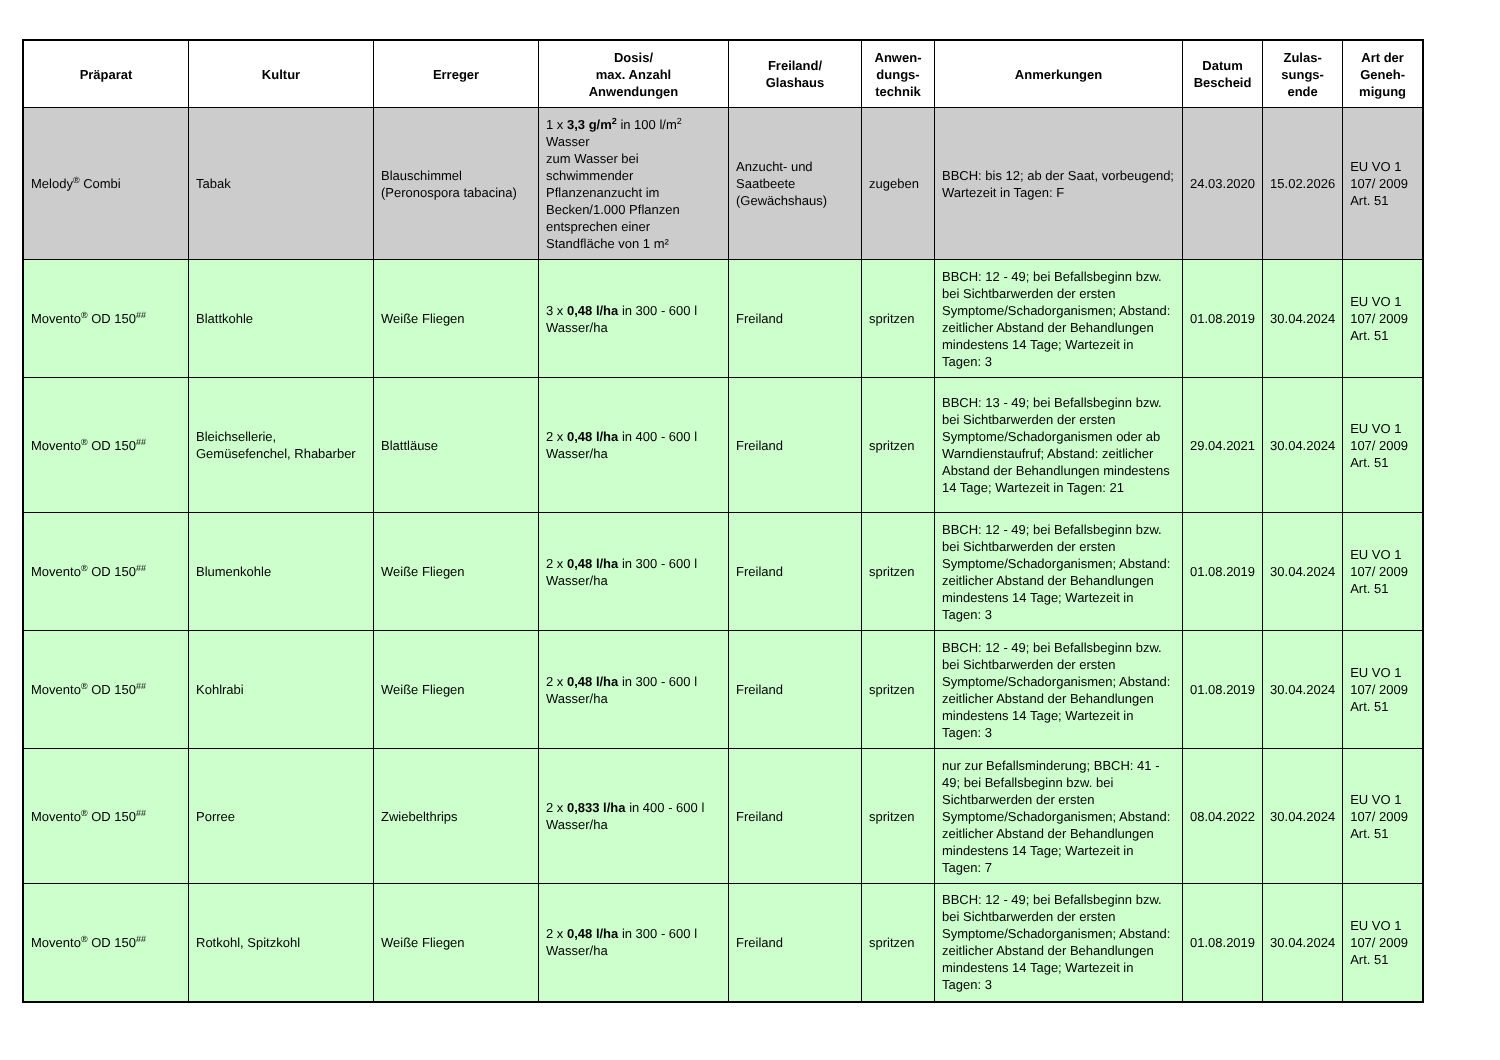| Präparat | Kultur | Erreger | Dosis/ max. Anzahl Anwendungen | Freiland/ Glashaus | Anwen- dungs- technik | Anmerkungen | Datum Bescheid | Zulas- sungs- ende | Art der Geneh- migung |
| --- | --- | --- | --- | --- | --- | --- | --- | --- | --- |
| Melody<sup>®</sup> Combi | Tabak | Blauschimmel (Peronospora tabacina) | 1 x 3,3 g/m<sup>2</sup> in 100 l/m<sup>2</sup> Wasser zum Wasser bei schwimmender Pflanzenanzucht im Becken/1.000 Pflanzen entsprechen einer Standfläche von 1 m² | Anzucht- und Saatbeete (Gewächshaus) | zugeben | BBCH: bis 12; ab der Saat, vorbeugend; Wartezeit in Tagen: F | 24.03.2020 | 15.02.2026 | EU VO 1 107/ 2009 Art. 51 |
| Movento<sup>®</sup> OD 150<sup>##</sup> | Blattkohle | Weiße Fliegen | 3 x 0,48 l/ha in 300 - 600 l Wasser/ha | Freiland | spritzen | BBCH: 12 - 49; bei Befallsbeginn bzw. bei Sichtbarwerden der ersten Symptome/Schadorganismen; Abstand: zeitlicher Abstand der Behandlungen mindestens 14 Tage; Wartezeit in Tagen: 3 | 01.08.2019 | 30.04.2024 | EU VO 1 107/ 2009 Art. 51 |
| Movento<sup>®</sup> OD 150<sup>##</sup> | Bleichsellerie, Gemüsefenchel, Rhabarber | Blattläuse | 2 x 0,48 l/ha in 400 - 600 l Wasser/ha | Freiland | spritzen | BBCH: 13 - 49; bei Befallsbeginn bzw. bei Sichtbarwerden der ersten Symptome/Schadorganismen oder ab Warndienstaufruf; Abstand: zeitlicher Abstand der Behandlungen mindestens 14 Tage; Wartezeit in Tagen: 21 | 29.04.2021 | 30.04.2024 | EU VO 1 107/ 2009 Art. 51 |
| Movento<sup>®</sup> OD 150<sup>##</sup> | Blumenkohle | Weiße Fliegen | 2 x 0,48 l/ha in 300 - 600 l Wasser/ha | Freiland | spritzen | BBCH: 12 - 49; bei Befallsbeginn bzw. bei Sichtbarwerden der ersten Symptome/Schadorganismen; Abstand: zeitlicher Abstand der Behandlungen mindestens 14 Tage; Wartezeit in Tagen: 3 | 01.08.2019 | 30.04.2024 | EU VO 1 107/ 2009 Art. 51 |
| Movento<sup>®</sup> OD 150<sup>##</sup> | Kohlrabi | Weiße Fliegen | 2 x 0,48 l/ha in 300 - 600 l Wasser/ha | Freiland | spritzen | BBCH: 12 - 49; bei Befallsbeginn bzw. bei Sichtbarwerden der ersten Symptome/Schadorganismen; Abstand: zeitlicher Abstand der Behandlungen mindestens 14 Tage; Wartezeit in Tagen: 3 | 01.08.2019 | 30.04.2024 | EU VO 1 107/ 2009 Art. 51 |
| Movento<sup>®</sup> OD 150<sup>##</sup> | Porree | Zwiebelthrips | 2 x 0,833 l/ha in 400 - 600 l Wasser/ha | Freiland | spritzen | nur zur Befallsminderung; BBCH: 41 - 49; bei Befallsbeginn bzw. bei Sichtbarwerden der ersten Symptome/Schadorganismen; Abstand: zeitlicher Abstand der Behandlungen mindestens 14 Tage; Wartezeit in Tagen: 7 | 08.04.2022 | 30.04.2024 | EU VO 1 107/ 2009 Art. 51 |
| Movento<sup>®</sup> OD 150<sup>##</sup> | Rotkohl, Spitzkohl | Weiße Fliegen | 2 x 0,48 l/ha in 300 - 600 l Wasser/ha | Freiland | spritzen | BBCH: 12 - 49; bei Befallsbeginn bzw. bei Sichtbarwerden der ersten Symptome/Schadorganismen; Abstand: zeitlicher Abstand der Behandlungen mindestens 14 Tage; Wartezeit in Tagen: 3 | 01.08.2019 | 30.04.2024 | EU VO 1 107/ 2009 Art. 51 |